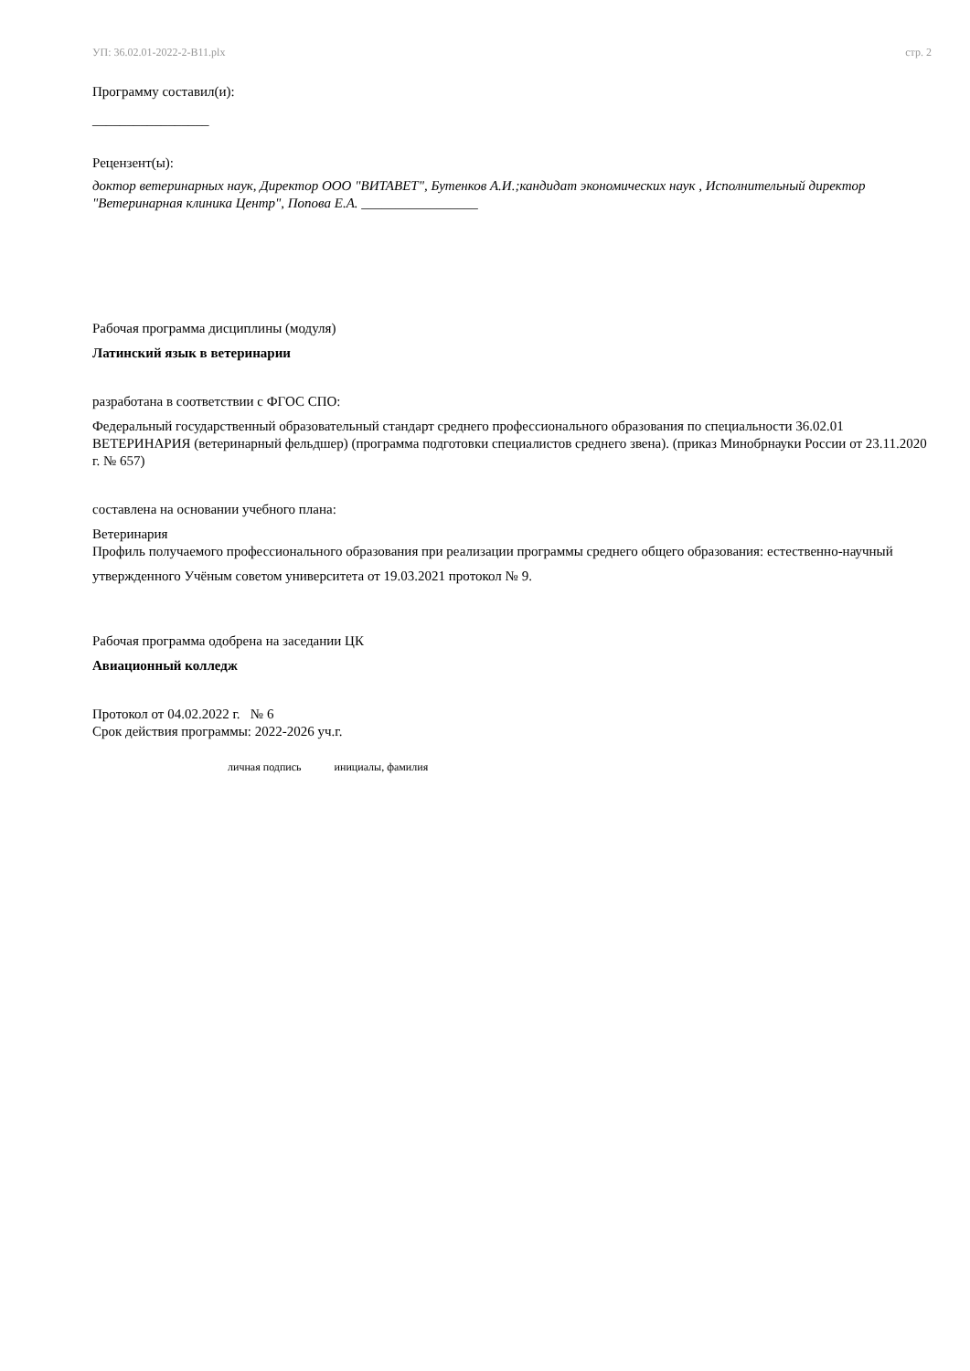УП: 36.02.01-2022-2-В11.plx стр. 2
Программу составил(и):
_________________
Рецензент(ы):
доктор ветеринарных наук, Директор ООО "ВИТАВЕТ", Бутенков А.И.;кандидат экономических наук , Исполнительный директор "Ветеринарная клиника Центр", Попова Е.А. _________________
Рабочая программа дисциплины (модуля)
Латинский язык в ветеринарии
разработана в соответствии с ФГОС СПО:
Федеральный государственный образовательный стандарт среднего профессионального образования по специальности 36.02.01 ВЕТЕРИНАРИЯ (ветеринарный фельдшер) (программа подготовки специалистов среднего звена). (приказ Минобрнауки России от 23.11.2020 г. № 657)
составлена на основании учебного плана:
Ветеринария
Профиль получаемого профессионального образования при реализации программы среднего общего образования: естественно-научный
утвержденного Учёным советом университета от 19.03.2021 протокол № 9.
Рабочая программа одобрена на заседании ЦК
Авиационный колледж
Протокол от 04.02.2022 г. № 6
Срок действия программы: 2022-2026 уч.г.
личная подпись инициалы, фамилия